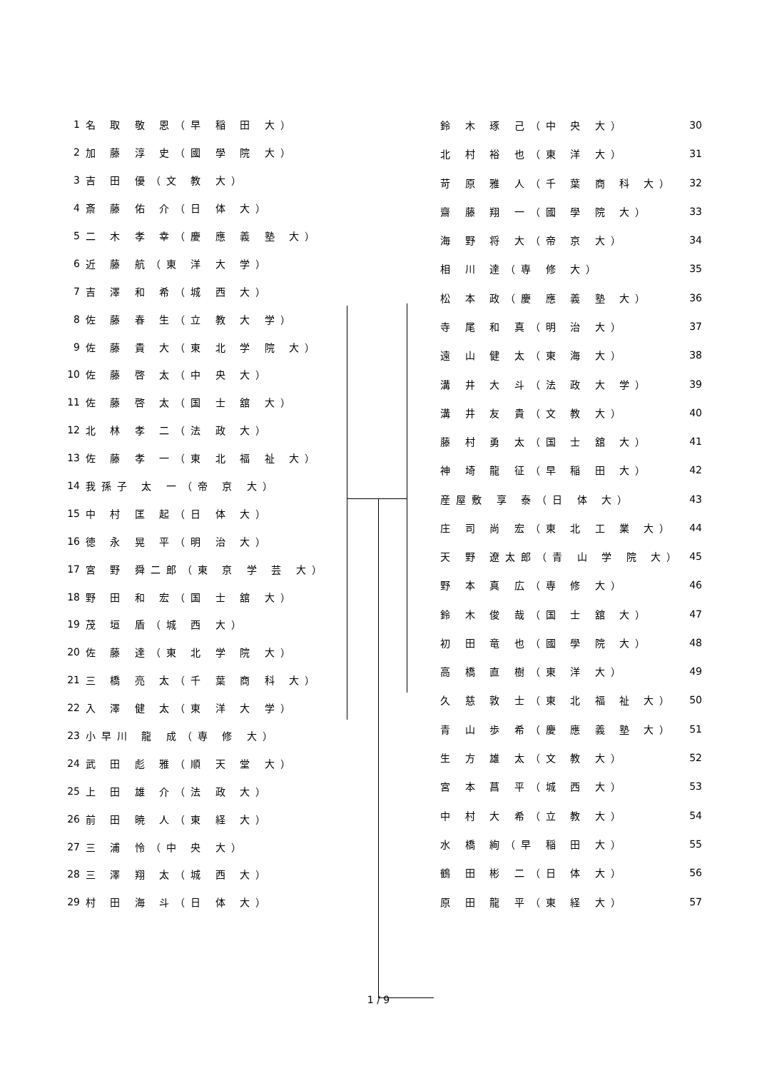| 1 | 名 取 敬 恩（早 稲 田 大） |
| 2 | 加 藤 淳 史（國 學 院 大） |
| 3 | 吉 田 優（文 教 大） |
| 4 | 斎 藤 佑 介（日 体 大） |
| 5 | 二 木 孝 幸（慶 應 義 塾 大） |
| 6 | 近 藤 航（東 洋 大 学） |
| 7 | 吉 澤 和 希（城 西 大） |
| 8 | 佐 藤 春 生（立 教 大 学） |
| 9 | 佐 藤 貴 大（東 北 学 院 大） |
| 10 | 佐 藤 啓 太（中 央 大） |
| 11 | 佐 藤 啓 太（国 士 舘 大） |
| 12 | 北 林 孝 二（法 政 大） |
| 13 | 佐 藤 孝 一（東 北 福 祉 大） |
| 14 | 我孫子 太 一（帝 京 大） |
| 15 | 中 村 匡 起（日 体 大） |
| 16 | 徳 永 晃 平（明 治 大） |
| 17 | 宮 野 舜二郎（東 京 学 芸 大） |
| 18 | 野 田 和 宏（国 士 舘 大） |
| 19 | 茂 垣 盾（城 西 大） |
| 20 | 佐 藤 達（東 北 学 院 大） |
| 21 | 三 橋 亮 太（千 葉 商 科 大） |
| 22 | 入 澤 健 太（東 洋 大 学） |
| 23 | 小早川 龍 成（専 修 大） |
| 24 | 武 田 彪 雅（順 天 堂 大） |
| 25 | 上 田 雄 介（法 政 大） |
| 26 | 前 田 暁 人（東 経 大） |
| 27 | 三 浦 怜（中 央 大） |
| 28 | 三 澤 翔 太（城 西 大） |
| 29 | 村 田 海 斗（日 体 大） |
| 鈴 木 琢 己（中 央 大） | 30 |
| 北 村 裕 也（東 洋 大） | 31 |
| 苛 原 雅 人（千 葉 商 科 大） | 32 |
| 齋 藤 翔 一（國 學 院 大） | 33 |
| 海 野 将 大（帝 京 大） | 34 |
| 相 川 達（専 修 大） | 35 |
| 松 本 政（慶 應 義 塾 大） | 36 |
| 寺 尾 和 真（明 治 大） | 37 |
| 遠 山 健 太（東 海 大） | 38 |
| 溝 井 大 斗（法 政 大 学） | 39 |
| 溝 井 友 貴（文 教 大） | 40 |
| 藤 村 勇 太（国 士 舘 大） | 41 |
| 神 埼 龍 征（早 稲 田 大） | 42 |
| 産屋敷 享 泰（日 体 大） | 43 |
| 庄 司 尚 宏（東 北 工 業 大） | 44 |
| 天 野 遼太郎（青 山 学 院 大） | 45 |
| 野 本 真 広（専 修 大） | 46 |
| 鈴 木 俊 哉（国 士 舘 大） | 47 |
| 初 田 竜 也（國 學 院 大） | 48 |
| 高 橋 直 樹（東 洋 大） | 49 |
| 久 慈 敦 士（東 北 福 祉 大） | 50 |
| 青 山 歩 希（慶 應 義 塾 大） | 51 |
| 生 方 雄 太（文 教 大） | 52 |
| 宮 本 菖 平（城 西 大） | 53 |
| 中 村 大 希（立 教 大） | 54 |
| 水 橋 絢（早 稲 田 大） | 55 |
| 鶴 田 彬 二（日 体 大） | 56 |
| 原 田 龍 平（東 経 大） | 57 |
1 / 9